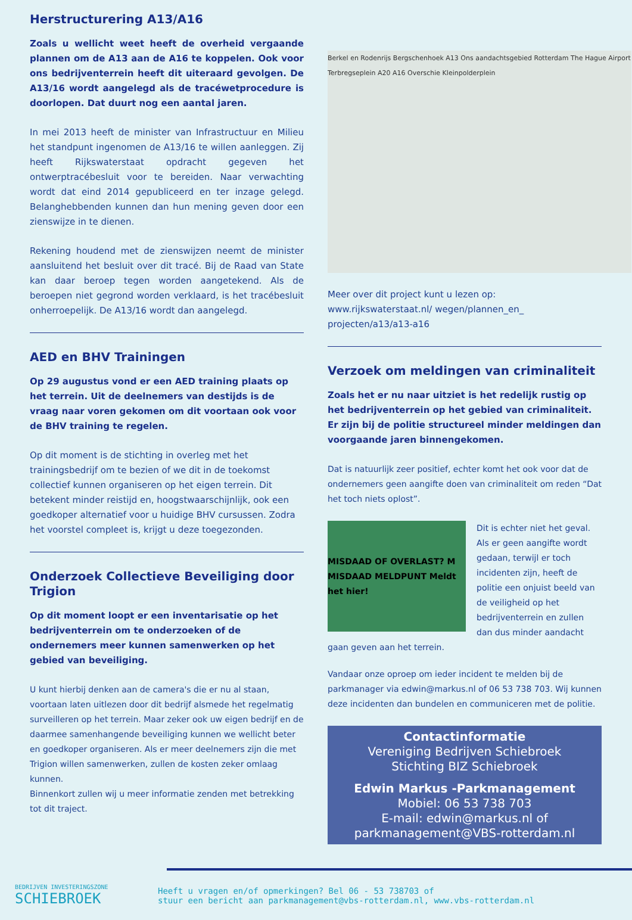Herstructurering A13/A16
Zoals u wellicht weet heeft de overheid vergaande plannen om de A13 aan de A16 te koppelen. Ook voor ons bedrijventerrein heeft dit uiteraard gevolgen. De A13/16 wordt aangelegd als de tracéwetprocedure is doorlopen. Dat duurt nog een aantal jaren.
In mei 2013 heeft de minister van Infrastructuur en Milieu het standpunt ingenomen de A13/16 te willen aanleggen. Zij heeft Rijkswaterstaat opdracht gegeven het ontwerptracébesluit voor te bereiden. Naar verwachting wordt dat eind 2014 gepubliceerd en ter inzage gelegd. Belanghebbenden kunnen dan hun mening geven door een zienswijze in te dienen.
Rekening houdend met de zienswijzen neemt de minister aansluitend het besluit over dit tracé. Bij de Raad van State kan daar beroep tegen worden aangetekend. Als de beroepen niet gegrond worden verklaard, is het tracébesluit onherroepelijk. De A13/16 wordt dan aangelegd.
AED en BHV Trainingen
Op 29 augustus vond er een AED training plaats op het terrein. Uit de deelnemers van destijds is de vraag naar voren gekomen om dit voortaan ook voor de BHV training te regelen.
Op dit moment is de stichting in overleg met het trainingsbedrijf om te bezien of we dit in de toekomst collectief kunnen organiseren op het eigen terrein. Dit betekent minder reistijd en, hoogstwaarschijnlijk, ook een goedkoper alternatief voor u huidige BHV cursussen. Zodra het voorstel compleet is, krijgt u deze toegezonden.
Onderzoek Collectieve Beveiliging door Trigion
Op dit moment loopt er een inventarisatie op het bedrijventerrein om te onderzoeken of de ondernemers meer kunnen samenwerken op het gebied van beveiliging.
U kunt hierbij denken aan de camera's die er nu al staan, voortaan laten uitlezen door dit bedrijf alsmede het regelmatig surveilleren op het terrein. Maar zeker ook uw eigen bedrijf en de daarmee samenhangende beveiliging kunnen we wellicht beter en goedkoper organiseren. Als er meer deelnemers zijn die met Trigion willen samenwerken, zullen de kosten zeker omlaag kunnen.
Binnenkort zullen wij u meer informatie zenden met betrekking tot dit traject.
Berkel en Rodenrijs Bergschenhoek A13 Ons aandachtsgebied Rotterdam The Hague Airport Terbregseplein A20 A16 Overschie Kleinpolderplein
Meer over dit project kunt u lezen op: www.rijkswaterstaat.nl/ wegen/plannen_en_ projecten/a13/a13-a16
Verzoek om meldingen van criminaliteit
Zoals het er nu naar uitziet is het redelijk rustig op het bedrijventerrein op het gebied van criminaliteit. Er zijn bij de politie structureel minder meldingen dan voorgaande jaren binnengekomen.
Dat is natuurlijk zeer positief, echter komt het ook voor dat de ondernemers geen aangifte doen van criminaliteit om reden “Dat het toch niets oplost”.
MISDAAD OF OVERLAST? M MISDAAD MELDPUNT Meldt het hier!
Dit is echter niet het geval. Als er geen aangifte wordt gedaan, terwijl er toch incidenten zijn, heeft de politie een onjuist beeld van de veiligheid op het bedrijventerrein en zullen dan dus minder aandacht gaan geven aan het terrein.
Vandaar onze oproep om ieder incident te melden bij de parkmanager via edwin@markus.nl of 06 53 738 703. Wij kunnen deze incidenten dan bundelen en communiceren met de politie.
Contactinformatie
Vereniging Bedrijven Schiebroek
Stichting BIZ Schiebroek
Edwin Markus -Parkmanagement
Mobiel: 06 53 738 703
E-mail: edwin@markus.nl of
parkmanagement@VBS-rotterdam.nl
BEDRIJVEN INVESTERINGSZONE
SCHIEBROEK
Heeft u vragen en/of opmerkingen? Bel 06 - 53 738703 of
stuur een bericht aan parkmanagement@vbs-rotterdam.nl, www.vbs-rotterdam.nl